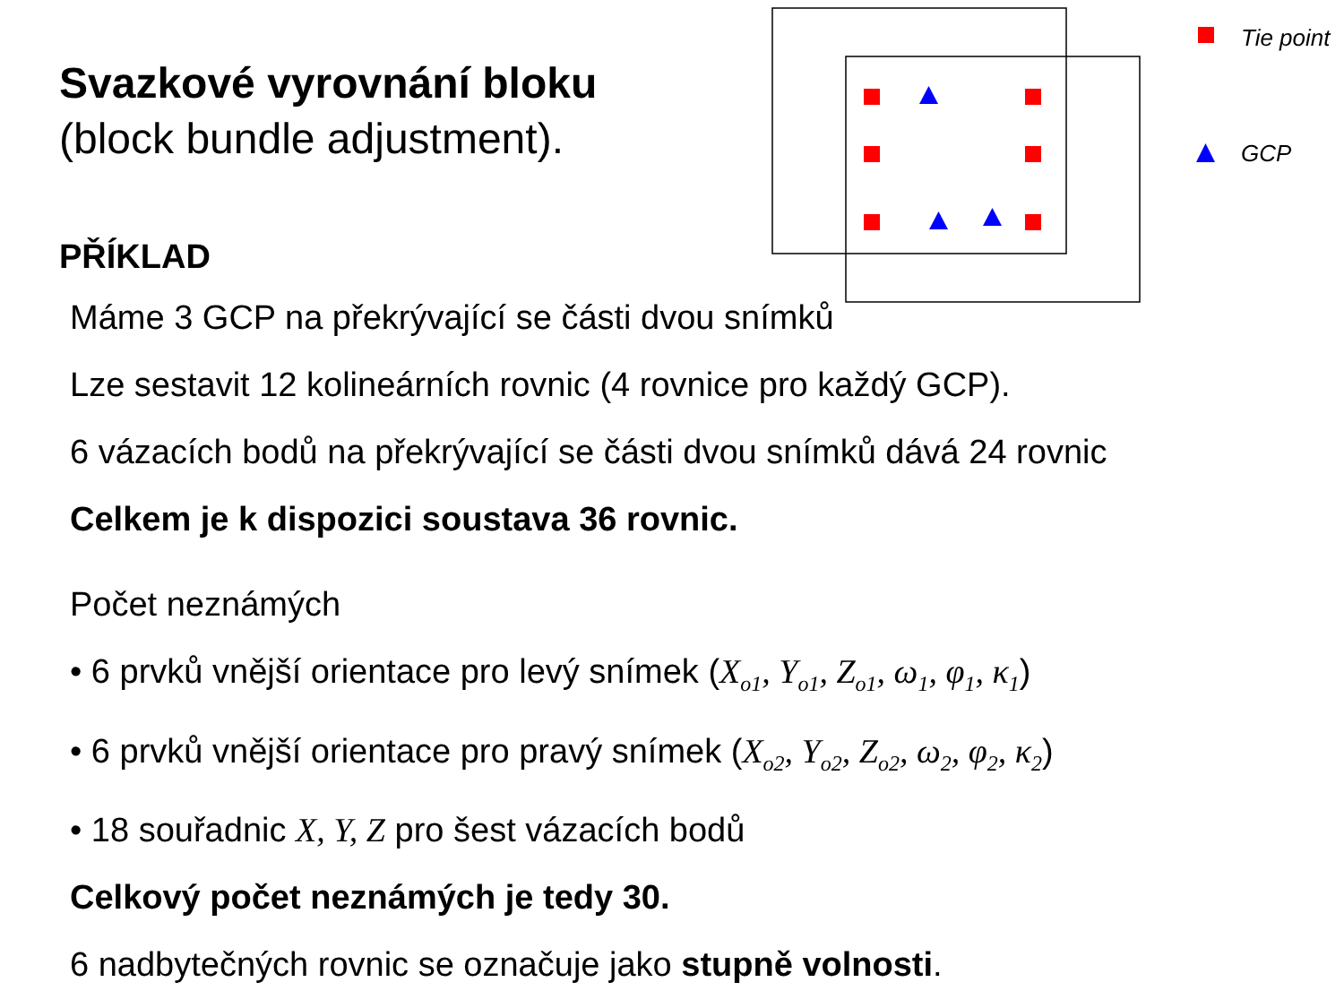Svazkové vyrovnání bloku
(block bundle adjustment).
Tie point
GCP
PŘÍKLAD
Máme 3 GCP na překrývající se části dvou snímků
Lze sestavit 12 kolineárních rovnic (4 rovnice pro každý GCP).
6 vázacích bodů na překrývající se části dvou snímků dává 24 rovnic
Celkem je k dispozici soustava 36 rovnic.
Počet neznámých
• 6 prvků vnější orientace pro levý snímek (X<sub>o1</sub>, Y<sub>o1</sub>, Z<sub>o1</sub>, ω<sub>1</sub>, φ<sub>1</sub>, κ<sub>1</sub>)
• 6 prvků vnější orientace pro pravý snímek (X<sub>o2</sub>, Y<sub>o2</sub>, Z<sub>o2</sub>, ω<sub>2</sub>, φ<sub>2</sub>, κ<sub>2</sub>)
• 18 souřadnic X, Y, Z pro šest vázacích bodů
Celkový počet neznámých je tedy 30.
6 nadbytečných rovnic se označuje jako stupně volnosti.